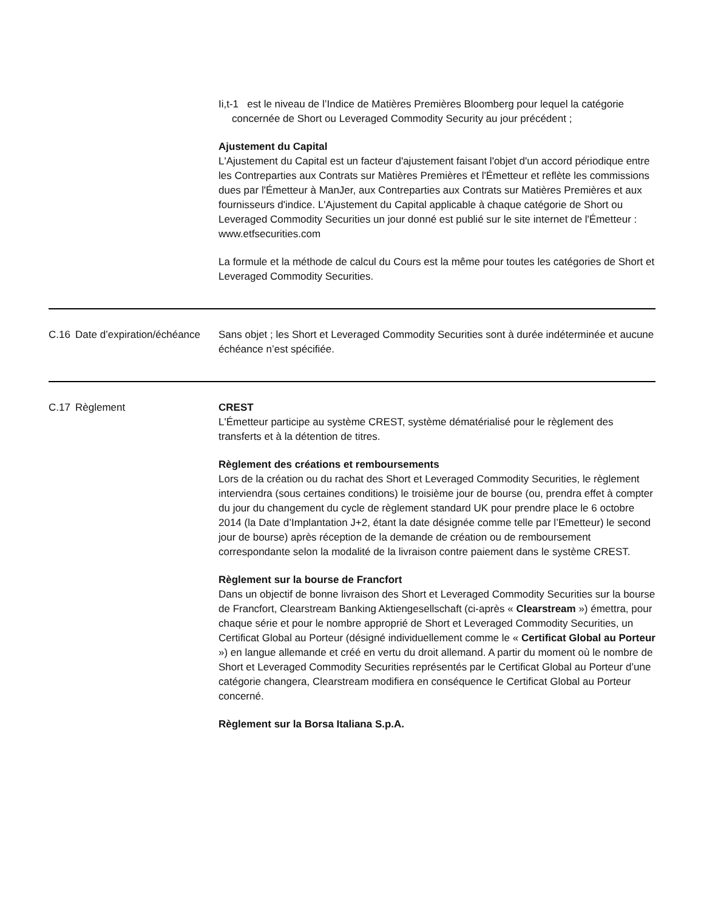Ii,t-1 est le niveau de l’Indice de Matières Premières Bloomberg pour lequel la catégorie concernée de Short ou Leveraged Commodity Security au jour précédent ;
Ajustement du Capital
L'Ajustement du Capital est un facteur d'ajustement faisant l'objet d'un accord périodique entre les Contreparties aux Contrats sur Matières Premières et l'Émetteur et reflète les commissions dues par l'Émetteur à ManJer, aux Contreparties aux Contrats sur Matières Premières et aux fournisseurs d'indice. L'Ajustement du Capital applicable à chaque catégorie de Short ou Leveraged Commodity Securities un jour donné est publié sur le site internet de l'Émetteur : www.etfsecurities.com
La formule et la méthode de calcul du Cours est la même pour toutes les catégories de Short et Leveraged Commodity Securities.
| C.16 | Date d’expiration/échéance | Sans objet ; les Short et Leveraged Commodity Securities sont à durée indéterminée et aucune échéance n’est spécifiée. |
| C.17 | Règlement | CREST L'Émetteur participe au système CREST, système dématérialisé pour le règlement des transferts et à la détention de titres. Règlement des créations et remboursements Lors de la création ou du rachat des Short et Leveraged Commodity Securities, le règlement interviendra (sous certaines conditions) le troisième jour de bourse (ou, prendra effet à compter du jour du changement du cycle de règlement standard UK pour prendre place le 6 octobre 2014 (la Date d’Implantation J+2, étant la date désignée comme telle par l’Emetteur) le second jour de bourse) après réception de la demande de création ou de remboursement correspondante selon la modalité de la livraison contre paiement dans le système CREST. Règlement sur la bourse de Francfort Dans un objectif de bonne livraison des Short et Leveraged Commodity Securities sur la bourse de Francfort, Clearstream Banking Aktiengesellschaft (ci-après « Clearstream ») émettra, pour chaque série et pour le nombre approprié de Short et Leveraged Commodity Securities, un Certificat Global au Porteur (désigné individuellement comme le « Certificat Global au Porteur ») en langue allemande et créé en vertu du droit allemand. A partir du moment où le nombre de Short et Leveraged Commodity Securities représentés par le Certificat Global au Porteur d’une catégorie changera, Clearstream modifiera en conséquence le Certificat Global au Porteur concerné. Règlement sur la Borsa Italiana S.p.A. |